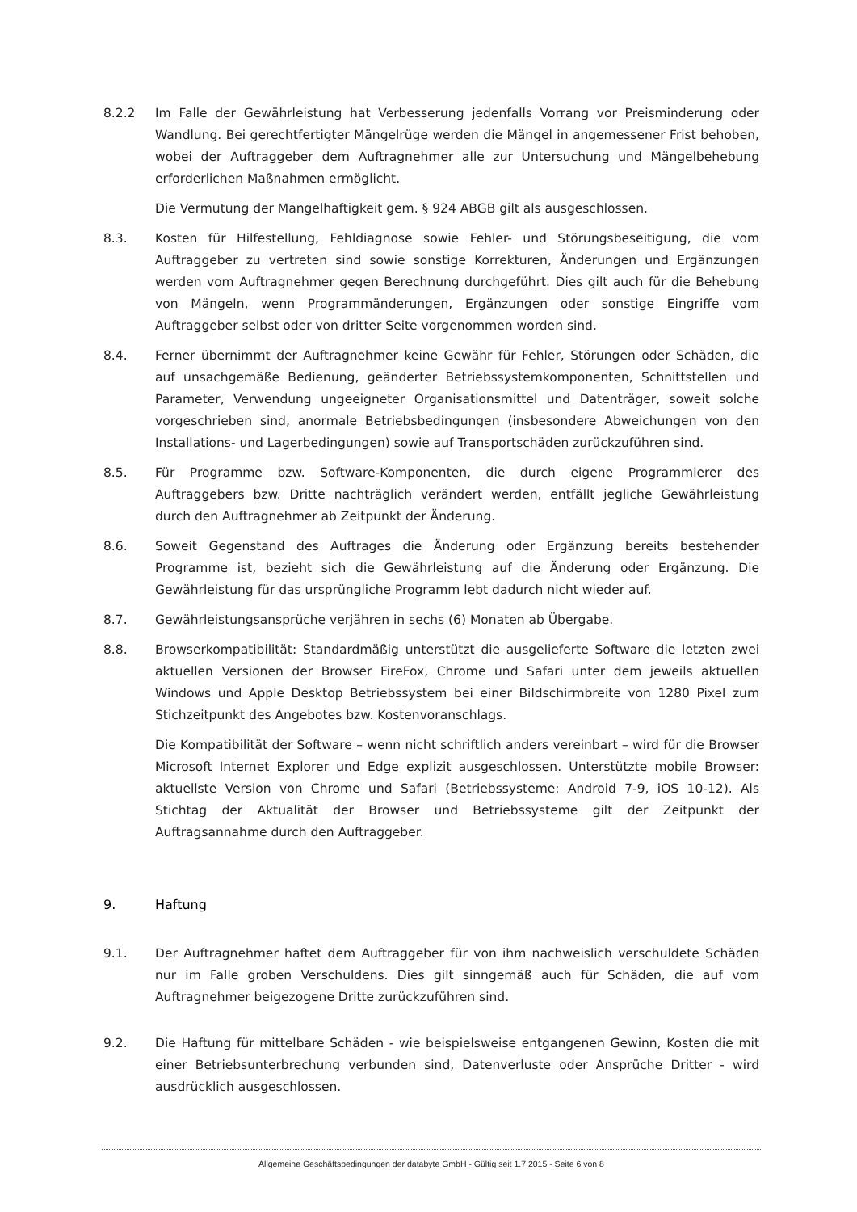8.2.2 Im Falle der Gewährleistung hat Verbesserung jedenfalls Vorrang vor Preisminderung oder Wandlung. Bei gerechtfertigter Mängelrüge werden die Mängel in angemessener Frist behoben, wobei der Auftraggeber dem Auftragnehmer alle zur Untersuchung und Mängelbehebung erforderlichen Maßnahmen ermöglicht.
Die Vermutung der Mangelhaftigkeit gem. § 924 ABGB gilt als ausgeschlossen.
8.3. Kosten für Hilfestellung, Fehldiagnose sowie Fehler- und Störungsbeseitigung, die vom Auftraggeber zu vertreten sind sowie sonstige Korrekturen, Änderungen und Ergänzungen werden vom Auftragnehmer gegen Berechnung durchgeführt. Dies gilt auch für die Behebung von Mängeln, wenn Programmänderungen, Ergänzungen oder sonstige Eingriffe vom Auftraggeber selbst oder von dritter Seite vorgenommen worden sind.
8.4. Ferner übernimmt der Auftragnehmer keine Gewähr für Fehler, Störungen oder Schäden, die auf unsachgemäße Bedienung, geänderter Betriebssystemkomponenten, Schnittstellen und Parameter, Verwendung ungeeigneter Organisationsmittel und Datenträger, soweit solche vorgeschrieben sind, anormale Betriebsbedingungen (insbesondere Abweichungen von den Installations- und Lagerbedingungen) sowie auf Transportschäden zurückzuführen sind.
8.5. Für Programme bzw. Software-Komponenten, die durch eigene Programmierer des Auftraggebers bzw. Dritte nachträglich verändert werden, entfällt jegliche Gewährleistung durch den Auftragnehmer ab Zeitpunkt der Änderung.
8.6. Soweit Gegenstand des Auftrages die Änderung oder Ergänzung bereits bestehender Programme ist, bezieht sich die Gewährleistung auf die Änderung oder Ergänzung. Die Gewährleistung für das ursprüngliche Programm lebt dadurch nicht wieder auf.
8.7. Gewährleistungsansprüche verjähren in sechs (6) Monaten ab Übergabe.
8.8. Browserkompatibilität: Standardmäßig unterstützt die ausgelieferte Software die letzten zwei aktuellen Versionen der Browser FireFox, Chrome und Safari unter dem jeweils aktuellen Windows und Apple Desktop Betriebssystem bei einer Bildschirmbreite von 1280 Pixel zum Stichzeitpunkt des Angebotes bzw. Kostenvoranschlags.
Die Kompatibilität der Software – wenn nicht schriftlich anders vereinbart – wird für die Browser Microsoft Internet Explorer und Edge explizit ausgeschlossen. Unterstützte mobile Browser: aktuellste Version von Chrome und Safari (Betriebssysteme: Android 7-9, iOS 10-12). Als Stichtag der Aktualität der Browser und Betriebssysteme gilt der Zeitpunkt der Auftragsannahme durch den Auftraggeber.
9. Haftung
9.1. Der Auftragnehmer haftet dem Auftraggeber für von ihm nachweislich verschuldete Schäden nur im Falle groben Verschuldens. Dies gilt sinngemäß auch für Schäden, die auf vom Auftragnehmer beigezogene Dritte zurückzuführen sind.
9.2. Die Haftung für mittelbare Schäden - wie beispielsweise entgangenen Gewinn, Kosten die mit einer Betriebsunterbrechung verbunden sind, Datenverluste oder Ansprüche Dritter - wird ausdrücklich ausgeschlossen.
Allgemeine Geschäftsbedingungen der databyte GmbH - Gültig seit 1.7.2015 - Seite 6 von 8